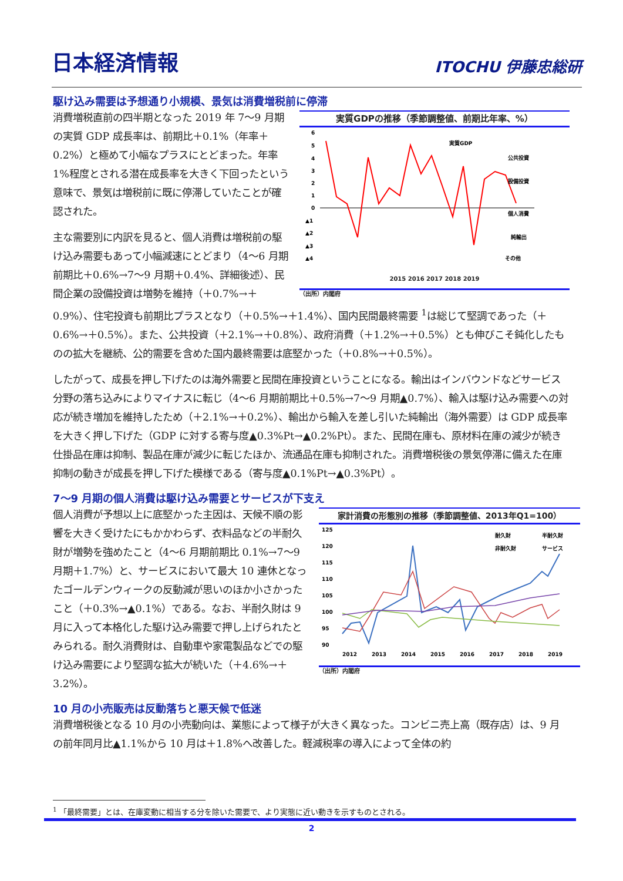日本経済情報
ITOCHU 伊藤忠総研
駆け込み需要は予想通り小規模、景気は消費増税前に停滞
実質GDPの推移（季節調整値、前期比年率、%）
6
5
4
3
2
1
0
▲1
▲2
▲3
▲4
公共投資
設備投資
個人消費
純輸出
その他
実質GDP
2015 2016 2017 2018 2019
（出所）内閣府
消費増税直前の四半期となった 2019 年 7～9 月期の実質 GDP 成長率は、前期比＋0.1%（年率＋0.2%）と極めて小幅なプラスにとどまった。年率 1%程度とされる潜在成長率を大きく下回ったという意味で、景気は増税前に既に停滞していたことが確認された。
主な需要別に内訳を見ると、個人消費は増税前の駆け込み需要もあって小幅減速にとどまり（4～6 月期前期比＋0.6%→7～9 月期＋0.4%、詳細後述）、民間企業の設備投資は増勢を維持（＋0.7%→＋0.9%）、住宅投資も前期比プラスとなり（＋0.5%→＋1.4%）、国内民間最終需要 <sup>1</sup>は総じて堅調であった（＋0.6%→＋0.5%）。また、公共投資（＋2.1%→＋0.8%）、政府消費（＋1.2%→＋0.5%）とも伸びこそ鈍化したものの拡大を継続、公的需要を含めた国内最終需要は底堅かった（＋0.8%→＋0.5%）。
したがって、成長を押し下げたのは海外需要と民間在庫投資ということになる。輸出はインバウンドなどサービス分野の落ち込みによりマイナスに転じ（4～6 月期前期比＋0.5%→7～9 月期▲0.7%）、輸入は駆け込み需要への対応が続き増加を維持したため（＋2.1%→＋0.2%）、輸出から輸入を差し引いた純輸出（海外需要）は GDP 成長率を大きく押し下げた（GDP に対する寄与度▲0.3%Pt→▲0.2%Pt）。また、民間在庫も、原材料在庫の減少が続き仕掛品在庫は抑制、製品在庫が減少に転じたほか、流通品在庫も抑制された。消費増税後の景気停滞に備えた在庫抑制の動きが成長を押し下げた模様である（寄与度▲0.1%Pt→▲0.3%Pt）。
7～9 月期の個人消費は駆け込み需要とサービスが下支え
家計消費の形態別の推移（季節調整値、2013年Q1=100）
125
120
115
110
105
100
95
90
耐久財
半耐久財
非耐久財
サービス
2012
2013
2014
2015
2016
2017
2018
2019
（出所）内閣府
個人消費が予想以上に底堅かった主因は、天候不順の影響を大きく受けたにもかかわらず、衣料品などの半耐久財が増勢を強めたこと（4～6 月期前期比 0.1%→7～9 月期＋1.7%）と、サービスにおいて最大 10 連休となったゴールデンウィークの反動減が思いのほか小さかったこと（＋0.3%→▲0.1%）である。なお、半耐久財は 9 月に入って本格化した駆け込み需要で押し上げられたとみられる。耐久消費財は、自動車や家電製品などでの駆け込み需要により堅調な拡大が続いた（＋4.6%→＋3.2%）。
10 月の小売販売は反動落ちと悪天候で低迷
消費増税後となる 10 月の小売動向は、業態によって様子が大きく異なった。コンビニ売上高（既存店）は、9 月の前年同月比▲1.1%から 10 月は＋1.8%へ改善した。軽減税率の導入によって全体の約
<sup>1</sup> 「最終需要」とは、在庫変動に相当する分を除いた需要で、より実態に近い動きを示すものとされる。
2